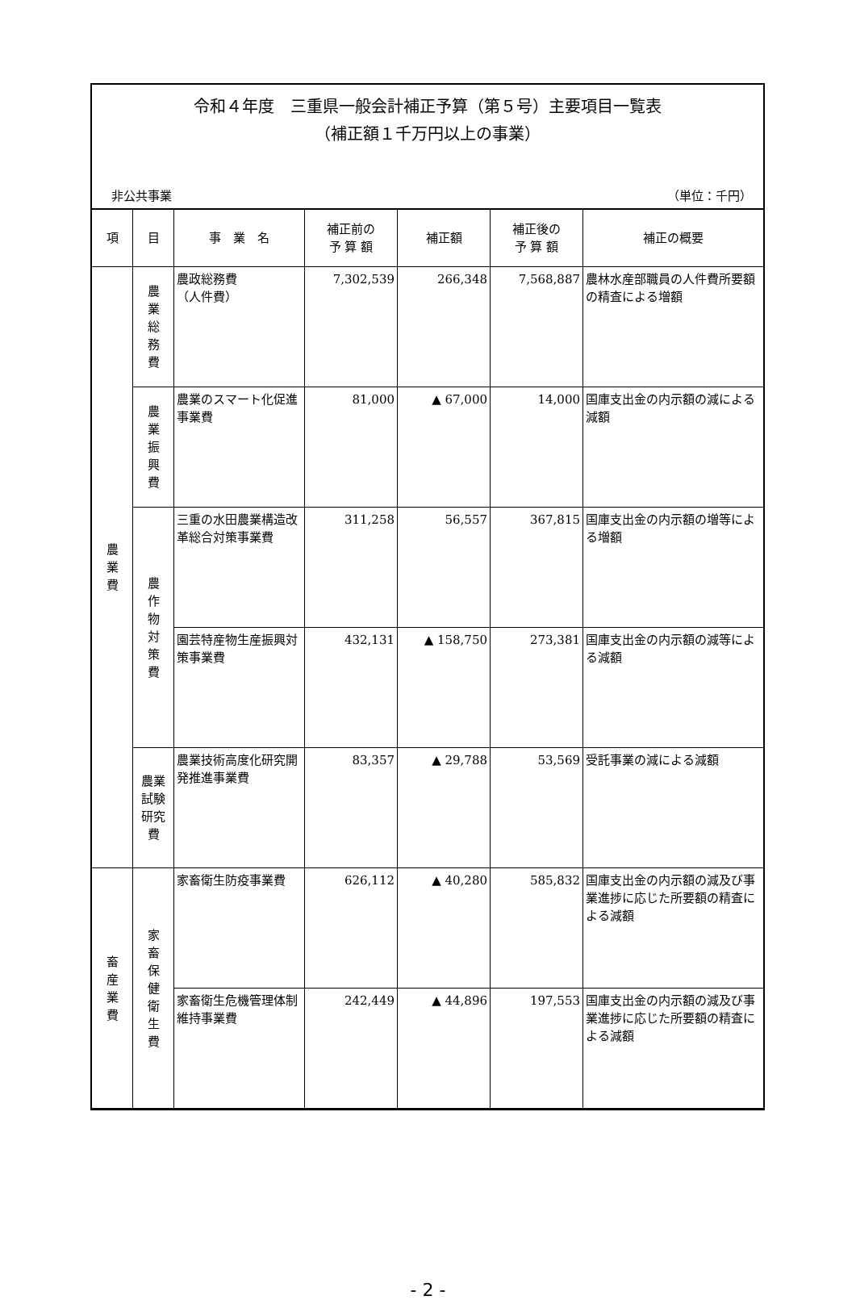令和４年度　三重県一般会計補正予算（第５号）主要項目一覧表
（補正額１千万円以上の事業）
非公共事業 （単位：千円）
| 項 | 目 | 事 業 名 | 補正前の 予 算 額 | 補正額 | 補正後の 予 算 額 | 補正の概要 |
| --- | --- | --- | --- | --- | --- | --- |
| 農 業 費 | 農 業 総 務 費 | 農政総務費 （人件費） | 7,302,539 | 266,348 | 7,568,887 | 農林水産部職員の人件費所要額の精査による増額 |
| | 農 業 振 興 費 | 農業のスマート化促進事業費 | 81,000 | ▲ 67,000 | 14,000 | 国庫支出金の内示額の減による減額 |
| | 農 作 物 対 策 費 | 三重の水田農業構造改革総合対策事業費 | 311,258 | 56,557 | 367,815 | 国庫支出金の内示額の増等による増額 |
| | | 園芸特産物生産振興対策事業費 | 432,131 | ▲ 158,750 | 273,381 | 国庫支出金の内示額の減等による減額 |
| | 農業試験 研究費 | 農業技術高度化研究開発推進事業費 | 83,357 | ▲ 29,788 | 53,569 | 受託事業の減による減額 |
| 畜 産 業 費 | 家 畜 保 健 衛 生 費 | 家畜衛生防疫事業費 | 626,112 | ▲ 40,280 | 585,832 | 国庫支出金の内示額の減及び事業進捗に応じた所要額の精査による減額 |
| | | 家畜衛生危機管理体制維持事業費 | 242,449 | ▲ 44,896 | 197,553 | 国庫支出金の内示額の減及び事業進捗に応じた所要額の精査による減額 |
- 2 -